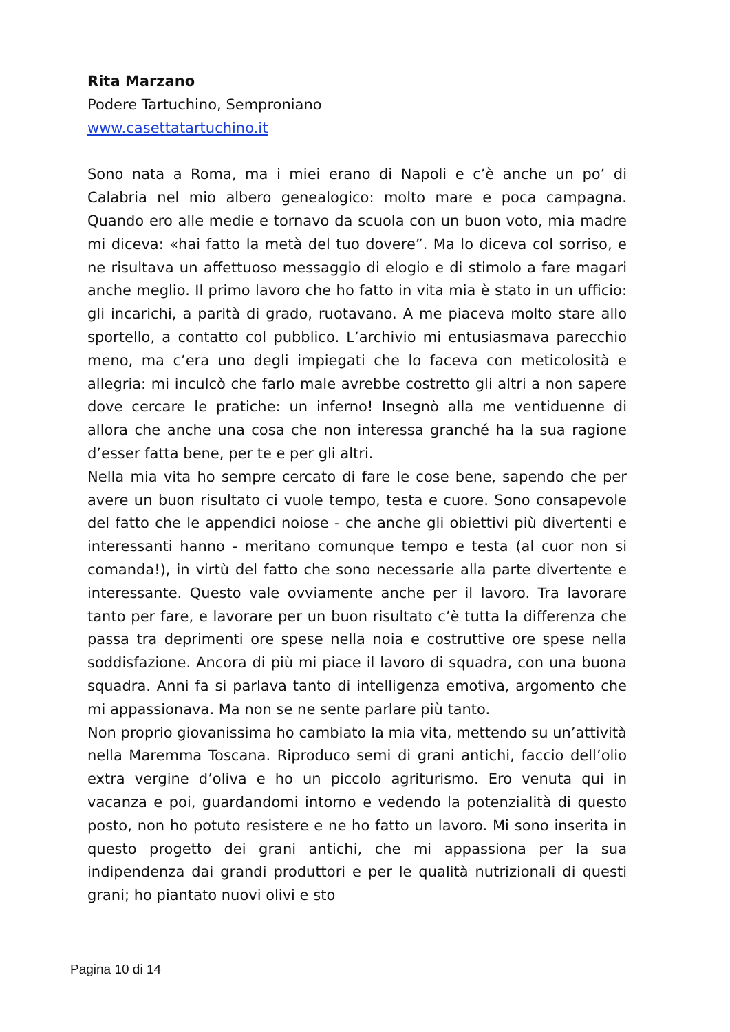Rita Marzano
Podere Tartuchino, Semproniano
www.casettatartuchino.it
Sono nata a Roma, ma i miei erano di Napoli e c’è anche un po’ di Calabria nel mio albero genealogico: molto mare e poca campagna. Quando ero alle medie e tornavo da scuola con un buon voto, mia madre mi diceva: «hai fatto la metà del tuo dovere”. Ma lo diceva col sorriso, e ne risultava un affettuoso messaggio di elogio e di stimolo a fare magari anche meglio. Il primo lavoro che ho fatto in vita mia è stato in un ufficio: gli incarichi, a parità di grado, ruotavano. A me piaceva molto stare allo sportello, a contatto col pubblico. L’archivio mi entusiasmava parecchio meno, ma c’era uno degli impiegati che lo faceva con meticolosità e allegria: mi inculcò che farlo male avrebbe costretto gli altri a non sapere dove cercare le pratiche: un inferno! Insegnò alla me ventiduenne di allora che anche una cosa che non interessa granché ha la sua ragione d’esser fatta bene, per te e per gli altri.
Nella mia vita ho sempre cercato di fare le cose bene, sapendo che per avere un buon risultato ci vuole tempo, testa e cuore. Sono consapevole del fatto che le appendici noiose - che anche gli obiettivi più divertenti e interessanti hanno - meritano comunque tempo e testa (al cuor non si comanda!), in virtù del fatto che sono necessarie alla parte divertente e interessante. Questo vale ovviamente anche per il lavoro. Tra lavorare tanto per fare, e lavorare per un buon risultato c’è tutta la differenza che passa tra deprimenti ore spese nella noia e costruttive ore spese nella soddisfazione. Ancora di più mi piace il lavoro di squadra, con una buona squadra. Anni fa si parlava tanto di intelligenza emotiva, argomento che mi appassionava. Ma non se ne sente parlare più tanto.
Non proprio giovanissima ho cambiato la mia vita, mettendo su un’attività nella Maremma Toscana. Riproduco semi di grani antichi, faccio dell’olio extra vergine d’oliva e ho un piccolo agriturismo. Ero venuta qui in vacanza e poi, guardandomi intorno e vedendo la potenzialità di questo posto, non ho potuto resistere e ne ho fatto un lavoro. Mi sono inserita in questo progetto dei grani antichi, che mi appassiona per la sua indipendenza dai grandi produttori e per le qualità nutrizionali di questi grani; ho piantato nuovi olivi e sto
Pagina 10 di 14